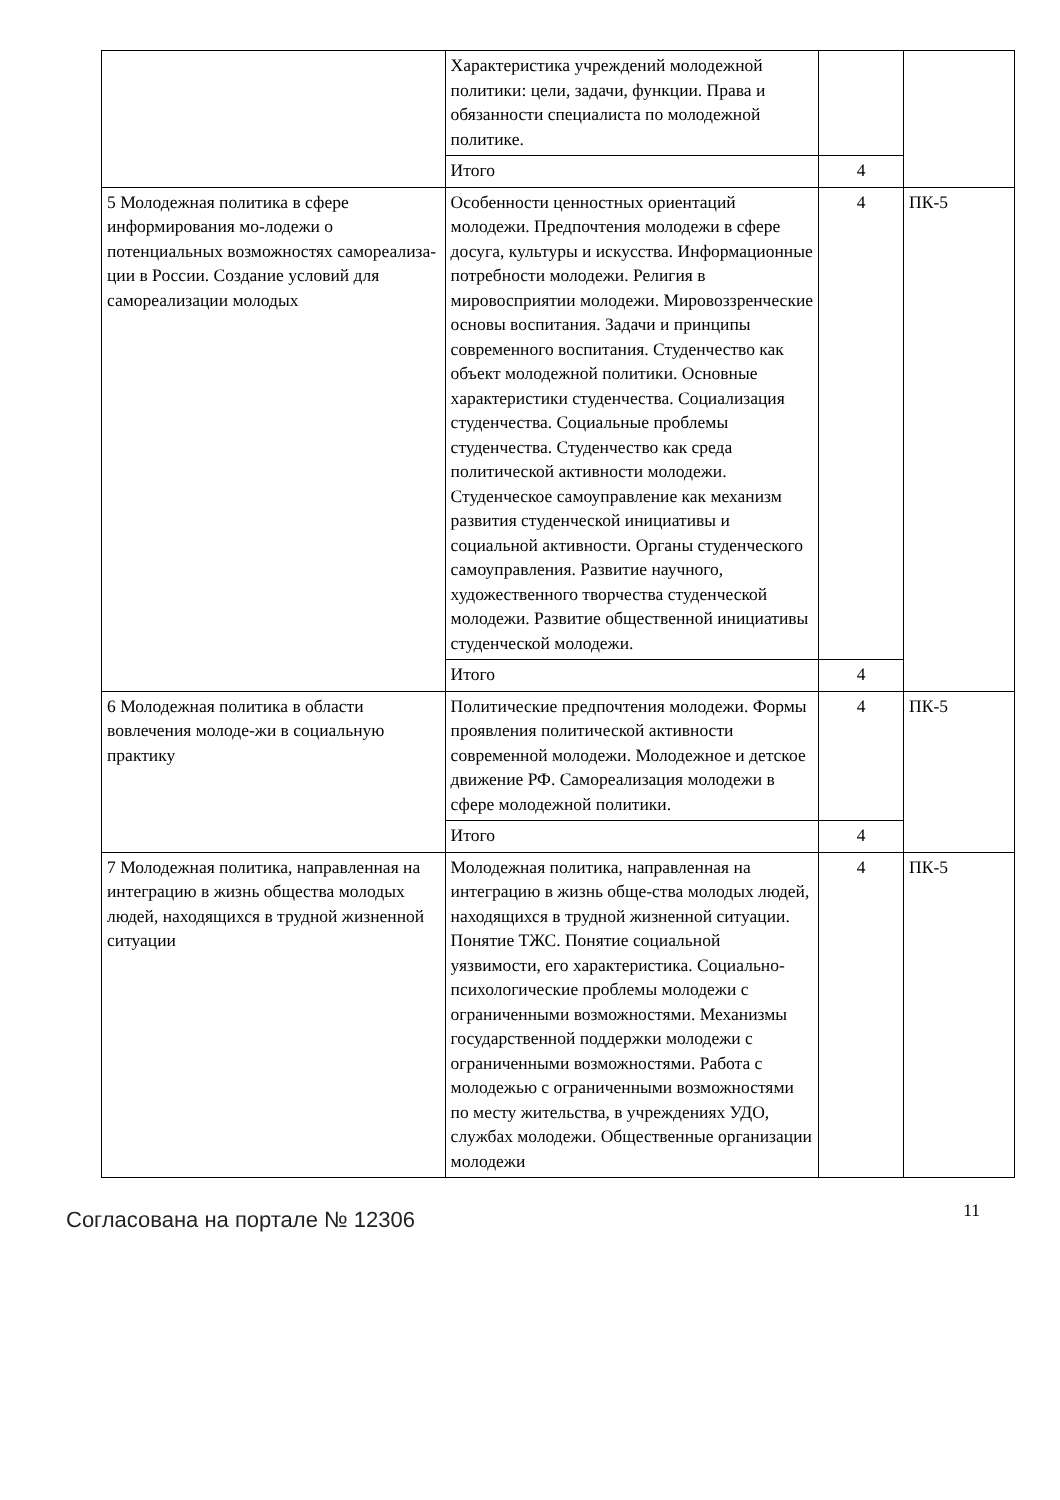| | Характеристика учреждений молодежной политики: цели, задачи, функции. Права и обязанности специалиста по молодежной политике. | | |
| | Итого | 4 | |
| 5 Молодежная политика в сфере информирования мо-лодежи о потенциальных возможностях самореализа-ции в России. Создание условий для самореализации молодых | Особенности ценностных ориентаций молодежи. Предпочтения молодежи в сфере досуга, культуры и искусства. Информационные потребности молодежи. Религия в мировосприятии молодежи. Мировоззренческие основы воспитания. Задачи и принципы современного воспитания. Студенчество как объект молодежной политики. Основные характеристики студенчества. Социализация студенчества. Социальные проблемы студенчества. Студенчество как среда политической активности молодежи. Студенческое самоуправление как механизм развития студенческой инициативы и социальной активности. Органы студенческого самоуправления. Развитие научного, художественного творчества студенческой молодежи. Развитие общественной инициативы студенческой молодежи. | 4 | ПК-5 |
| | Итого | 4 | |
| 6 Молодежная политика в области вовлечения молоде-жи в социальную практику | Политические предпочтения молодежи. Формы проявления политической активности современной молодежи. Молодежное и детское движение РФ. Самореализация молодежи в сфере молодежной политики. | 4 | ПК-5 |
| | Итого | 4 | |
| 7 Молодежная политика, направленная на интеграцию в жизнь общества молодых людей, находящихся в трудной жизненной ситуации | Молодежная политика, направленная на интеграцию в жизнь обще-ства молодых людей, находящихся в трудной жизненной ситуации. Понятие ТЖС. Понятие социальной уязвимости, его характеристика. Социально-психологические проблемы молодежи с ограниченными возможностями. Механизмы государственной поддержки молодежи с ограниченными возможностями. Работа с молодежью с ограниченными возможностями по месту жительства, в учреждениях УДО, службах молодежи. Общественные организации молодежи | 4 | ПК-5 |
Согласована на портале № 12306
11